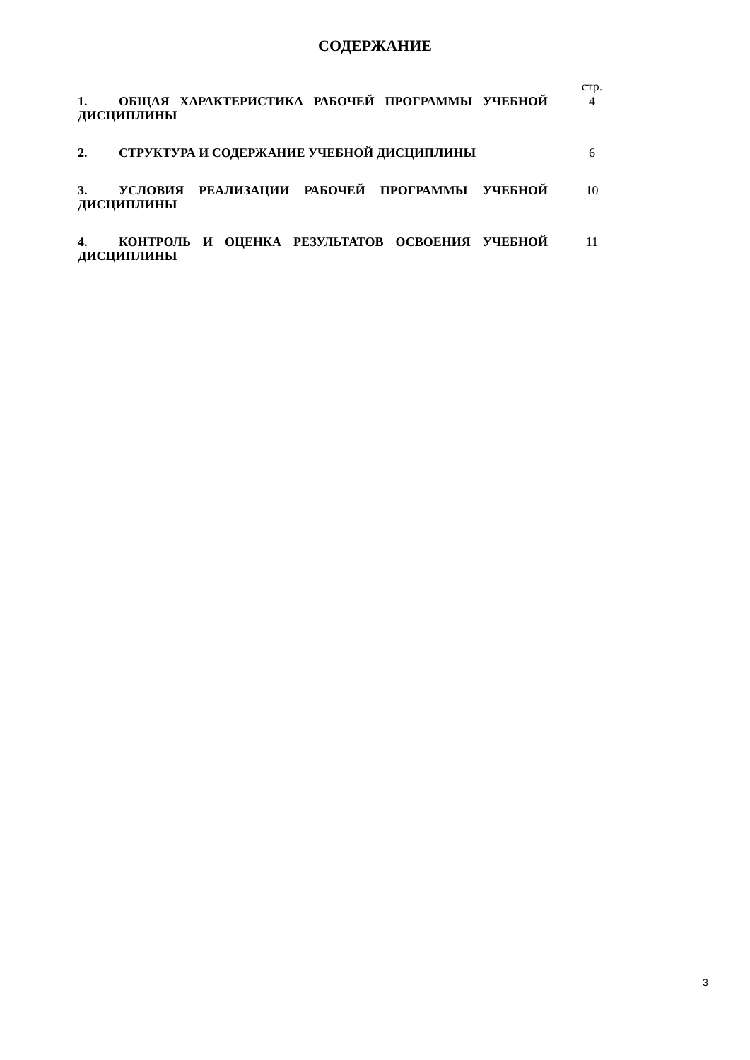СОДЕРЖАНИЕ
| | стр. |
| 1. ОБЩАЯ ХАРАКТЕРИСТИКА РАБОЧЕЙ ПРОГРАММЫ УЧЕБНОЙ ДИСЦИПЛИНЫ | 4 |
| 2. СТРУКТУРА И СОДЕРЖАНИЕ УЧЕБНОЙ ДИСЦИПЛИНЫ | 6 |
| 3. УСЛОВИЯ РЕАЛИЗАЦИИ РАБОЧЕЙ ПРОГРАММЫ УЧЕБНОЙ ДИСЦИПЛИНЫ | 10 |
| 4. КОНТРОЛЬ И ОЦЕНКА РЕЗУЛЬТАТОВ ОСВОЕНИЯ УЧЕБНОЙ ДИСЦИПЛИНЫ | 11 |
3